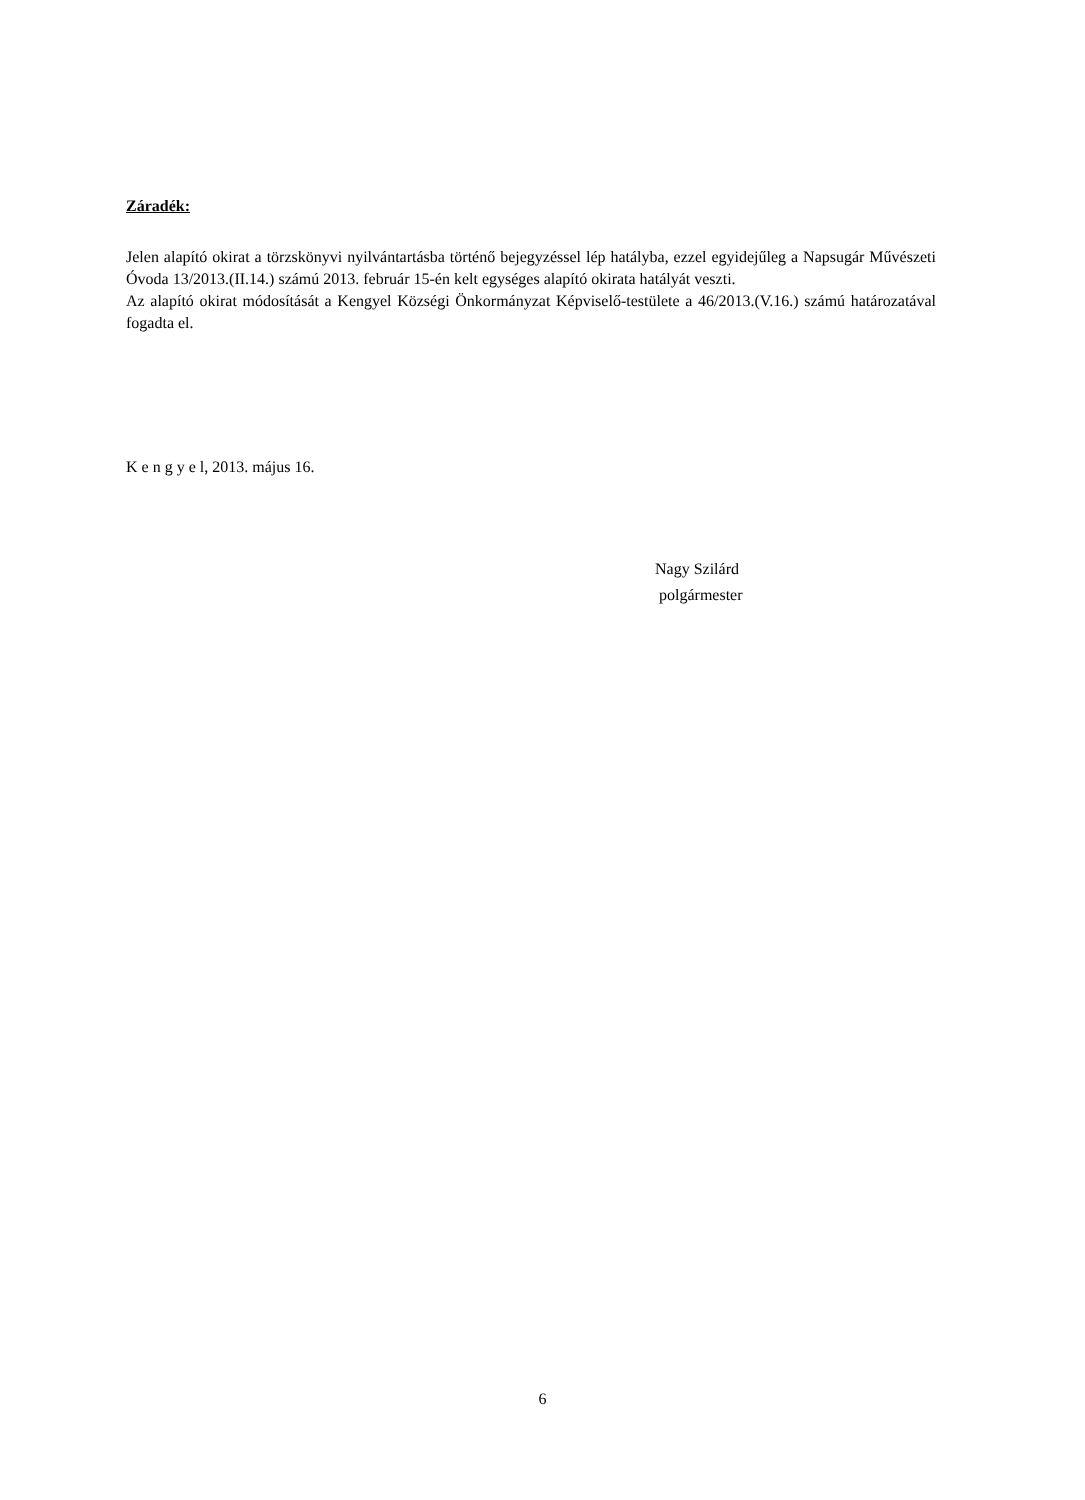Záradék:
Jelen alapító okirat a törzskönyvi nyilvántartásba történő bejegyzéssel lép hatályba, ezzel egyidejűleg a Napsugár Művészeti Óvoda 13/2013.(II.14.) számú 2013. február 15-én kelt egységes alapító okirata hatályát veszti.
Az alapító okirat módosítását a Kengyel Községi Önkormányzat Képviselő-testülete a 46/2013.(V.16.) számú határozatával fogadta el.
K e n g y e l, 2013. május 16.
Nagy Szilárd
polgármester
6